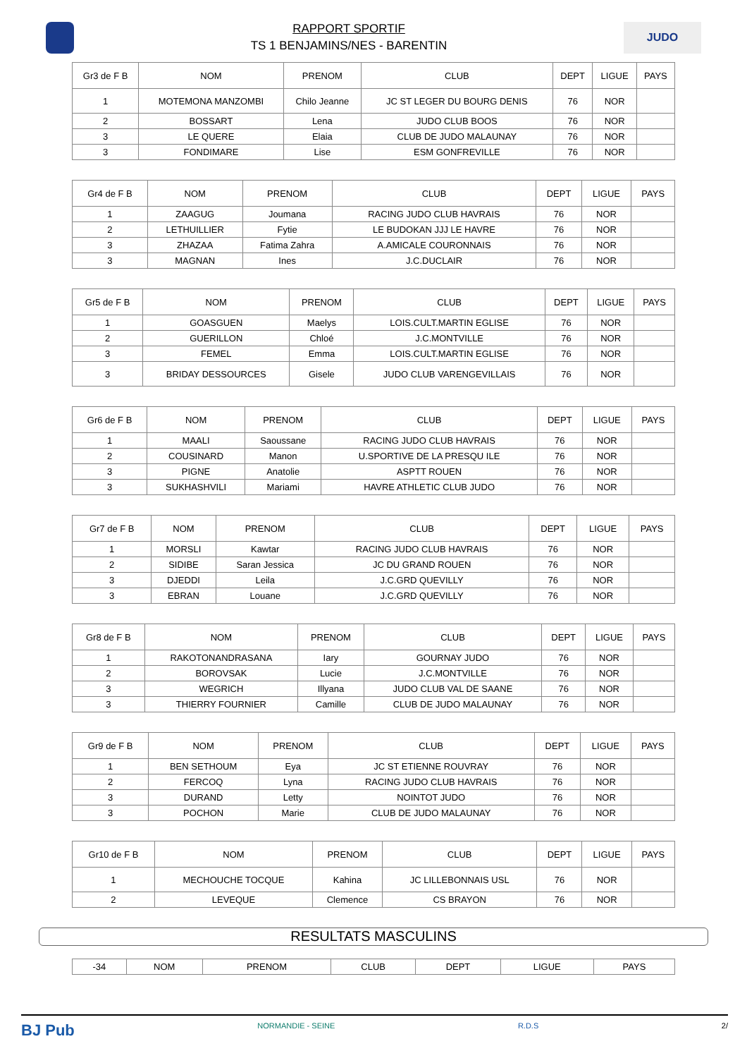RAPPORT SPORTIF
TS 1 BENJAMINS/NES - BARENTIN
JUDO
| Gr3 de F B | NOM | PRENOM | CLUB | DEPT | LIGUE | PAYS |
| --- | --- | --- | --- | --- | --- | --- |
| 1 | MOTEMONA MANZOMBI | Chilo Jeanne | JC ST LEGER DU BOURG DENIS | 76 | NOR | |
| 2 | BOSSART | Lena | JUDO CLUB BOOS | 76 | NOR | |
| 3 | LE QUERE | Elaia | CLUB DE JUDO MALAUNAY | 76 | NOR | |
| 3 | FONDIMARE | Lise | ESM GONFREVILLE | 76 | NOR | |
| Gr4 de F B | NOM | PRENOM | CLUB | DEPT | LIGUE | PAYS |
| --- | --- | --- | --- | --- | --- | --- |
| 1 | ZAAGUG | Joumana | RACING JUDO CLUB HAVRAIS | 76 | NOR | |
| 2 | LETHUILLIER | Fytie | LE BUDOKAN JJJ LE HAVRE | 76 | NOR | |
| 3 | ZHAZAA | Fatima Zahra | A.AMICALE COURONNAIS | 76 | NOR | |
| 3 | MAGNAN | Ines | J.C.DUCLAIR | 76 | NOR | |
| Gr5 de F B | NOM | PRENOM | CLUB | DEPT | LIGUE | PAYS |
| --- | --- | --- | --- | --- | --- | --- |
| 1 | GOASGUEN | Maelys | LOIS.CULT.MARTIN EGLISE | 76 | NOR | |
| 2 | GUERILLON | Chloé | J.C.MONTVILLE | 76 | NOR | |
| 3 | FEMEL | Emma | LOIS.CULT.MARTIN EGLISE | 76 | NOR | |
| 3 | BRIDAY DESSOURCES | Gisele | JUDO CLUB VARENGEVILLAIS | 76 | NOR | |
| Gr6 de F B | NOM | PRENOM | CLUB | DEPT | LIGUE | PAYS |
| --- | --- | --- | --- | --- | --- | --- |
| 1 | MAALI | Saoussane | RACING JUDO CLUB HAVRAIS | 76 | NOR | |
| 2 | COUSINARD | Manon | U.SPORTIVE DE LA PRESQU ILE | 76 | NOR | |
| 3 | PIGNE | Anatolie | ASPTT ROUEN | 76 | NOR | |
| 3 | SUKHASHVILI | Mariami | HAVRE ATHLETIC CLUB JUDO | 76 | NOR | |
| Gr7 de F B | NOM | PRENOM | CLUB | DEPT | LIGUE | PAYS |
| --- | --- | --- | --- | --- | --- | --- |
| 1 | MORSLI | Kawtar | RACING JUDO CLUB HAVRAIS | 76 | NOR | |
| 2 | SIDIBE | Saran Jessica | JC DU GRAND ROUEN | 76 | NOR | |
| 3 | DJEDDI | Leila | J.C.GRD QUEVILLY | 76 | NOR | |
| 3 | EBRAN | Louane | J.C.GRD QUEVILLY | 76 | NOR | |
| Gr8 de F B | NOM | PRENOM | CLUB | DEPT | LIGUE | PAYS |
| --- | --- | --- | --- | --- | --- | --- |
| 1 | RAKOTONANDRASANA | Iary | GOURNAY JUDO | 76 | NOR | |
| 2 | BOROVSAK | Lucie | J.C.MONTVILLE | 76 | NOR | |
| 3 | WEGRICH | Illyana | JUDO CLUB VAL DE SAANE | 76 | NOR | |
| 3 | THIERRY FOURNIER | Camille | CLUB DE JUDO MALAUNAY | 76 | NOR | |
| Gr9 de F B | NOM | PRENOM | CLUB | DEPT | LIGUE | PAYS |
| --- | --- | --- | --- | --- | --- | --- |
| 1 | BEN SETHOUM | Eya | JC ST ETIENNE ROUVRAY | 76 | NOR | |
| 2 | FERCOQ | Lyna | RACING JUDO CLUB HAVRAIS | 76 | NOR | |
| 3 | DURAND | Letty | NOINTOT JUDO | 76 | NOR | |
| 3 | POCHON | Marie | CLUB DE JUDO MALAUNAY | 76 | NOR | |
| Gr10 de F B | NOM | PRENOM | CLUB | DEPT | LIGUE | PAYS |
| --- | --- | --- | --- | --- | --- | --- |
| 1 | MECHOUCHE TOCQUE | Kahina | JC LILLEBONNAIS USL | 76 | NOR | |
| 2 | LEVEQUE | Clemence | CS BRAYON | 76 | NOR | |
RESULTATS MASCULINS
| -34 | NOM | PRENOM | CLUB | DEPT | LIGUE | PAYS |
BJ Pub NORMANDIE - SEINE R.D.S 2/